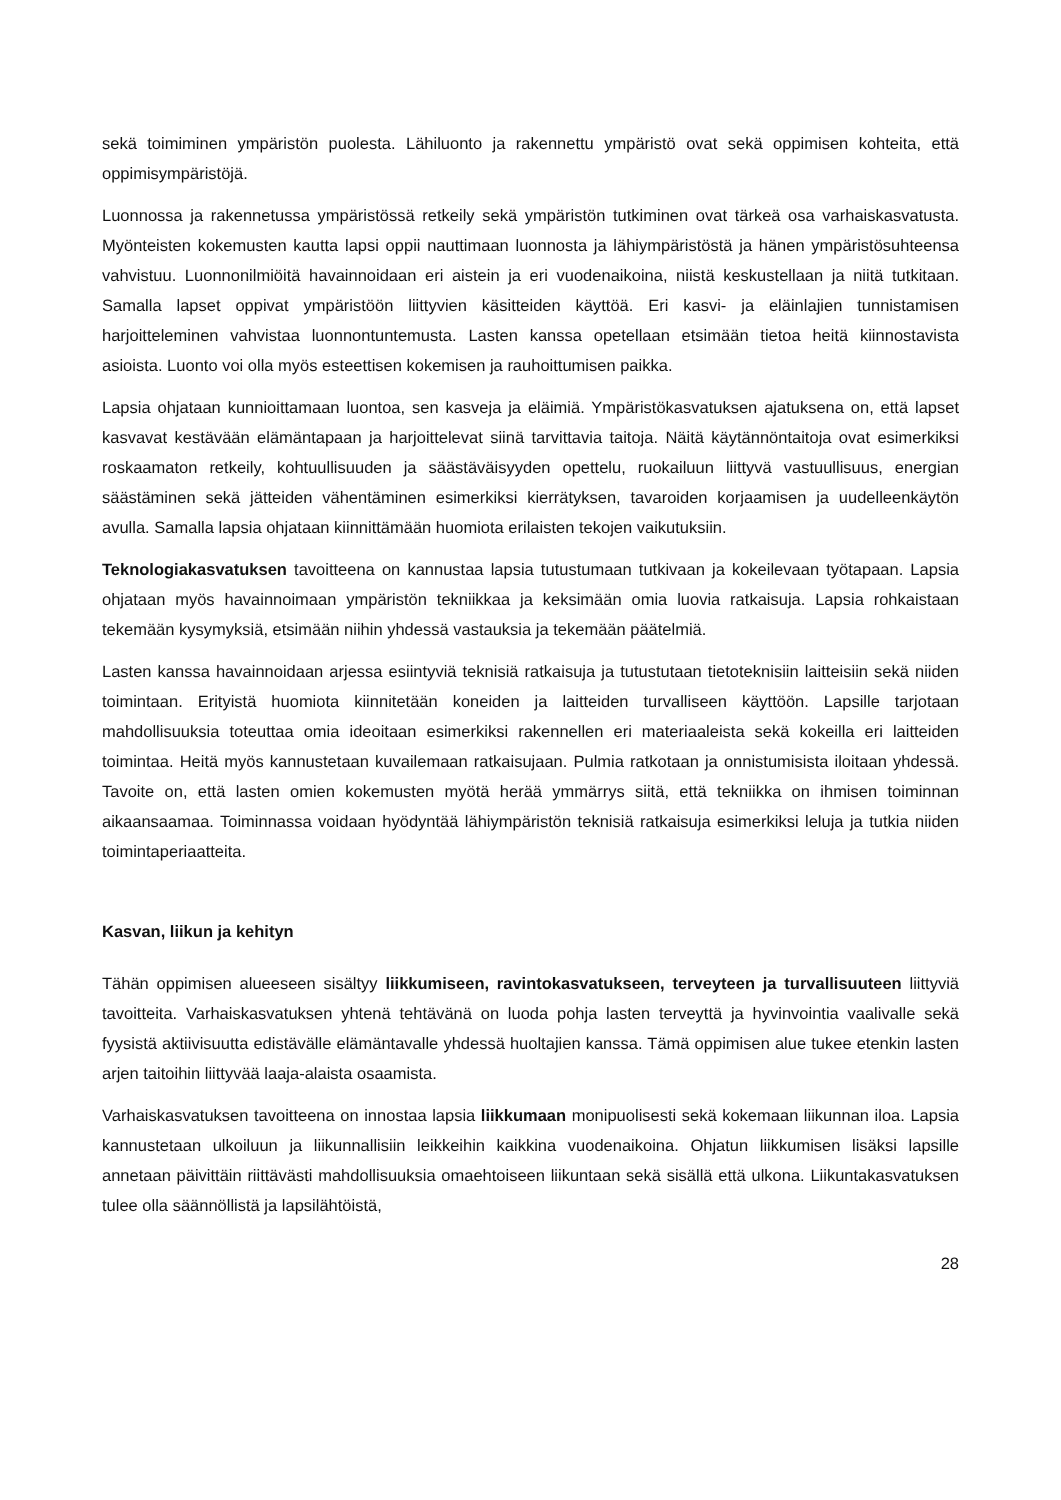sekä toimiminen ympäristön puolesta. Lähiluonto ja rakennettu ympäristö ovat sekä oppimisen kohteita, että oppimisympäristöjä.
Luonnossa ja rakennetussa ympäristössä retkeily sekä ympäristön tutkiminen ovat tärkeä osa varhaiskasvatusta. Myönteisten kokemusten kautta lapsi oppii nauttimaan luonnosta ja lähiympäristöstä ja hänen ympäristösuhteensa vahvistuu. Luonnonilmiöitä havainnoidaan eri aistein ja eri vuodenaikoina, niistä keskustellaan ja niitä tutkitaan. Samalla lapset oppivat ympäristöön liittyvien käsitteiden käyttöä. Eri kasvi- ja eläinlajien tunnistamisen harjoitteleminen vahvistaa luonnontuntemusta. Lasten kanssa opetellaan etsimään tietoa heitä kiinnostavista asioista. Luonto voi olla myös esteettisen kokemisen ja rauhoittumisen paikka.
Lapsia ohjataan kunnioittamaan luontoa, sen kasveja ja eläimiä. Ympäristökasvatuksen ajatuksena on, että lapset kasvavat kestävään elämäntapaan ja harjoittelevat siinä tarvittavia taitoja. Näitä käytännöntaitoja ovat esimerkiksi roskaamaton retkeily, kohtuullisuuden ja säästäväisyyden opettelu, ruokailuun liittyvä vastuullisuus, energian säästäminen sekä jätteiden vähentäminen esimerkiksi kierrätyksen, tavaroiden korjaamisen ja uudelleenkäytön avulla. Samalla lapsia ohjataan kiinnittämään huomiota erilaisten tekojen vaikutuksiin.
Teknologiakasvatuksen tavoitteena on kannustaa lapsia tutustumaan tutkivaan ja kokeilevaan työtapaan. Lapsia ohjataan myös havainnoimaan ympäristön tekniikkaa ja keksimään omia luovia ratkaisuja. Lapsia rohkaistaan tekemään kysymyksiä, etsimään niihin yhdessä vastauksia ja tekemään päätelmiä.
Lasten kanssa havainnoidaan arjessa esiintyviä teknisiä ratkaisuja ja tutustutaan tietoteknisiin laitteisiin sekä niiden toimintaan. Erityistä huomiota kiinnitetään koneiden ja laitteiden turvalliseen käyttöön. Lapsille tarjotaan mahdollisuuksia toteuttaa omia ideoitaan esimerkiksi rakennellen eri materiaaleista sekä kokeilla eri laitteiden toimintaa. Heitä myös kannustetaan kuvailemaan ratkaisujaan. Pulmia ratkotaan ja onnistumisista iloitaan yhdessä. Tavoite on, että lasten omien kokemusten myötä herää ymmärrys siitä, että tekniikka on ihmisen toiminnan aikaansaamaa. Toiminnassa voidaan hyödyntää lähiympäristön teknisiä ratkaisuja esimerkiksi leluja ja tutkia niiden toimintaperiaatteita.
Kasvan, liikun ja kehityn
Tähän oppimisen alueeseen sisältyy liikkumiseen, ravintokasvatukseen, terveyteen ja turvallisuuteen liittyviä tavoitteita. Varhaiskasvatuksen yhtenä tehtävänä on luoda pohja lasten terveyttä ja hyvinvointia vaalivalle sekä fyysistä aktiivisuutta edistävälle elämäntavalle yhdessä huoltajien kanssa. Tämä oppimisen alue tukee etenkin lasten arjen taitoihin liittyvää laaja-alaista osaamista.
Varhaiskasvatuksen tavoitteena on innostaa lapsia liikkumaan monipuolisesti sekä kokemaan liikunnan iloa. Lapsia kannustetaan ulkoiluun ja liikunnallisiin leikkeihin kaikkina vuodenaikoina. Ohjatun liikkumisen lisäksi lapsille annetaan päivittäin riittävästi mahdollisuuksia omaehtoiseen liikuntaan sekä sisällä että ulkona. Liikuntakasvatuksen tulee olla säännöllistä ja lapsilähtöistä,
28